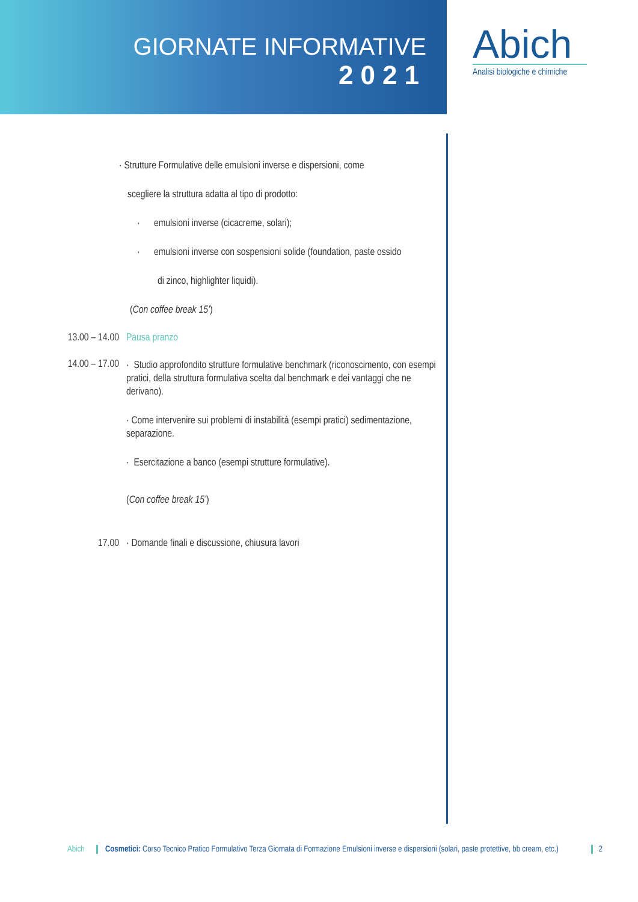GIORNATE INFORMATIVE
2021
Abich
Analisi biologiche e chimiche
· Strutture Formulative delle emulsioni inverse e dispersioni, come
scegliere la struttura adatta al tipo di prodotto:
· emulsioni inverse (cicacreme, solari);
· emulsioni inverse con sospensioni solide (foundation, paste ossido
di zinco, highlighter liquidi).
(Con coffee break 15’)
13.00 – 14.00
Pausa pranzo
14.00 – 17.00
· Studio approfondito strutture formulative benchmark (riconoscimento, con esempi pratici, della struttura formulativa scelta dal benchmark e dei vantaggi che ne derivano).
· Come intervenire sui problemi di instabilità (esempi pratici) sedimentazione, separazione.
· Esercitazione a banco (esempi strutture formulative).
(Con coffee break 15’)
17.00 · Domande finali e discussione, chiusura lavori
Abich Cosmetici: Corso Tecnico Pratico Formulativo Terza Giornata di Formazione Emulsioni inverse e dispersioni (solari, paste protettive, bb cream, etc.)
2